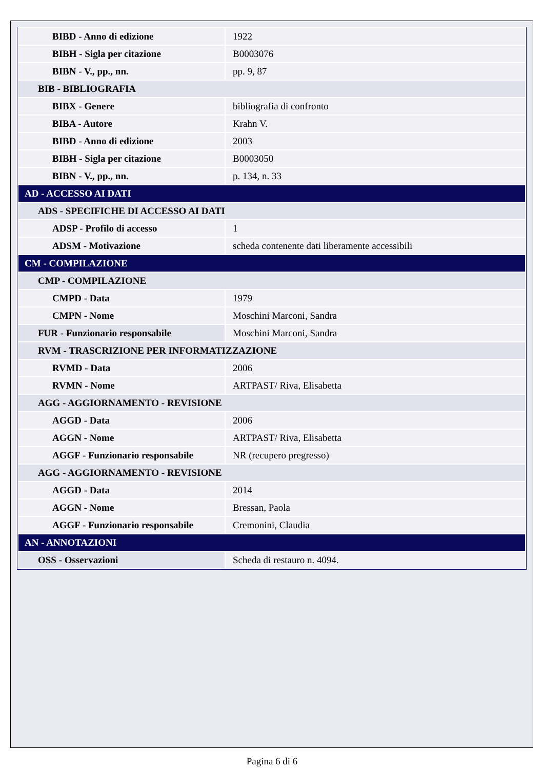| BIBD - Anno di edizione | 1922 |
| BIBH - Sigla per citazione | B0003076 |
| BIBN - V., pp., nn. | pp. 9, 87 |
| BIB - BIBLIOGRAFIA | |
| BIBX - Genere | bibliografia di confronto |
| BIBA - Autore | Krahn V. |
| BIBD - Anno di edizione | 2003 |
| BIBH - Sigla per citazione | B0003050 |
| BIBN - V., pp., nn. | p. 134, n. 33 |
| AD - ACCESSO AI DATI | |
| ADS - SPECIFICHE DI ACCESSO AI DATI | |
| ADSP - Profilo di accesso | 1 |
| ADSM - Motivazione | scheda contenente dati liberamente accessibili |
| CM - COMPILAZIONE | |
| CMP - COMPILAZIONE | |
| CMPD - Data | 1979 |
| CMPN - Nome | Moschini Marconi, Sandra |
| FUR - Funzionario responsabile | Moschini Marconi, Sandra |
| RVM - TRASCRIZIONE PER INFORMATIZZAZIONE | |
| RVMD - Data | 2006 |
| RVMN - Nome | ARTPAST/ Riva, Elisabetta |
| AGG - AGGIORNAMENTO - REVISIONE | |
| AGGD - Data | 2006 |
| AGGN - Nome | ARTPAST/ Riva, Elisabetta |
| AGGF - Funzionario responsabile | NR (recupero pregresso) |
| AGG - AGGIORNAMENTO - REVISIONE | |
| AGGD - Data | 2014 |
| AGGN - Nome | Bressan, Paola |
| AGGF - Funzionario responsabile | Cremonini, Claudia |
| AN - ANNOTAZIONI | |
| OSS - Osservazioni | Scheda di restauro n. 4094. |
Pagina 6 di 6